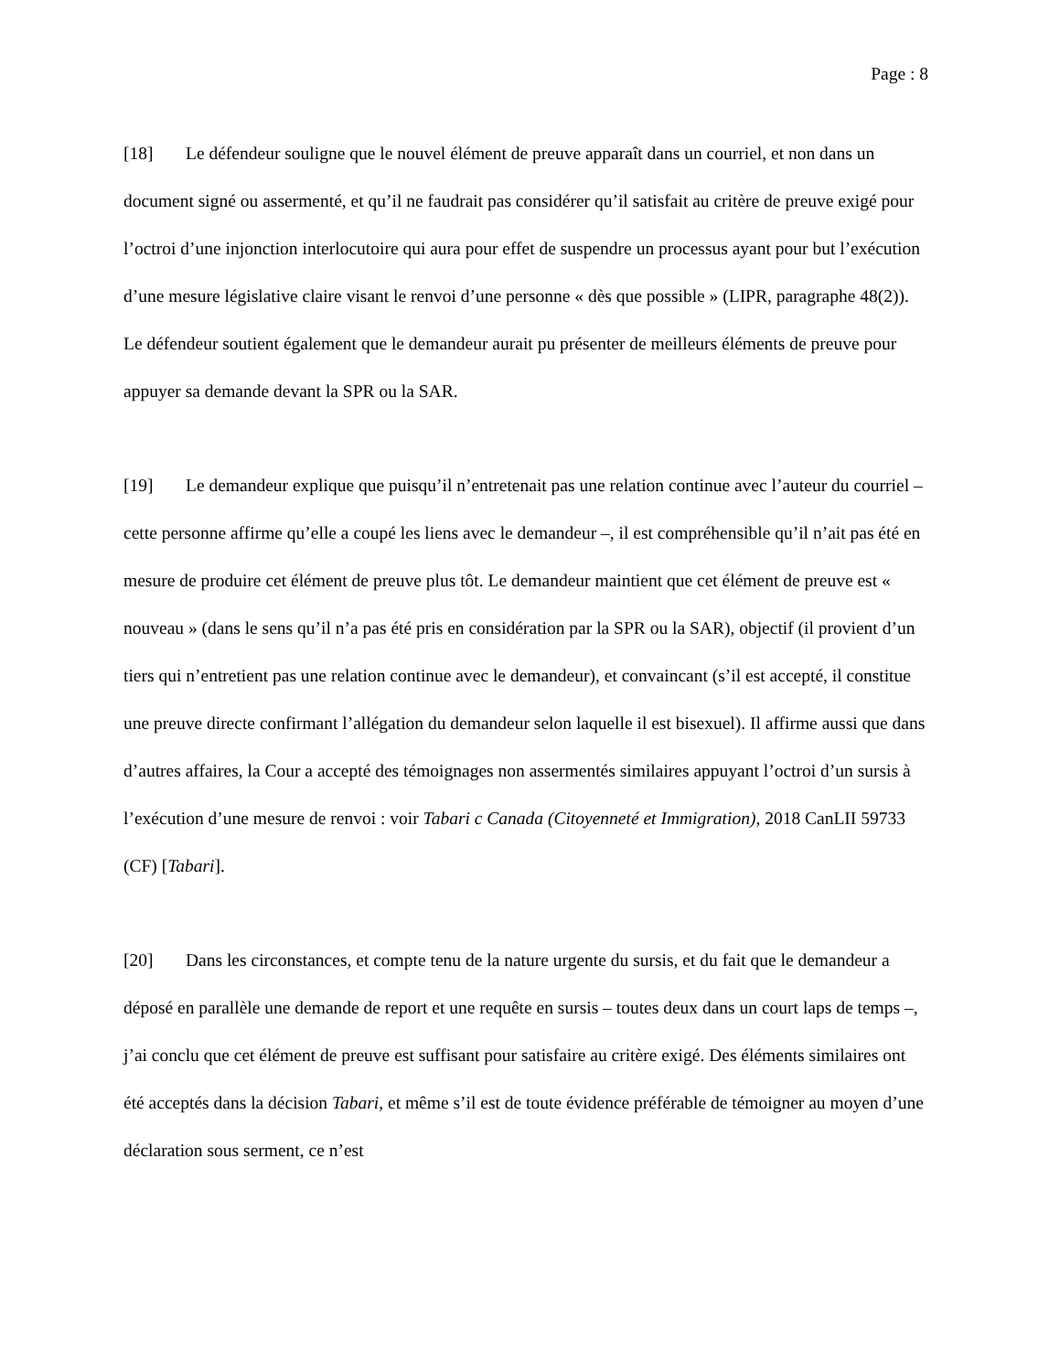Page : 8
[18] Le défendeur souligne que le nouvel élément de preuve apparaît dans un courriel, et non dans un document signé ou assermenté, et qu’il ne faudrait pas considérer qu’il satisfait au critère de preuve exigé pour l’octroi d’une injonction interlocutoire qui aura pour effet de suspendre un processus ayant pour but l’exécution d’une mesure législative claire visant le renvoi d’une personne « dès que possible » (LIPR, paragraphe 48(2)). Le défendeur soutient également que le demandeur aurait pu présenter de meilleurs éléments de preuve pour appuyer sa demande devant la SPR ou la SAR.
[19] Le demandeur explique que puisqu’il n’entretenait pas une relation continue avec l’auteur du courriel – cette personne affirme qu’elle a coupé les liens avec le demandeur –, il est compréhensible qu’il n’ait pas été en mesure de produire cet élément de preuve plus tôt. Le demandeur maintient que cet élément de preuve est « nouveau » (dans le sens qu’il n’a pas été pris en considération par la SPR ou la SAR), objectif (il provient d’un tiers qui n’entretient pas une relation continue avec le demandeur), et convaincant (s’il est accepté, il constitue une preuve directe confirmant l’allégation du demandeur selon laquelle il est bisexuel). Il affirme aussi que dans d’autres affaires, la Cour a accepté des témoignages non assermentés similaires appuyant l’octroi d’un sursis à l’exécution d’une mesure de renvoi : voir Tabari c Canada (Citoyenneté et Immigration), 2018 CanLII 59733 (CF) [Tabari].
[20] Dans les circonstances, et compte tenu de la nature urgente du sursis, et du fait que le demandeur a déposé en parallèle une demande de report et une requête en sursis – toutes deux dans un court laps de temps –, j’ai conclu que cet élément de preuve est suffisant pour satisfaire au critère exigé. Des éléments similaires ont été acceptés dans la décision Tabari, et même s’il est de toute évidence préférable de témoigner au moyen d’une déclaration sous serment, ce n’est